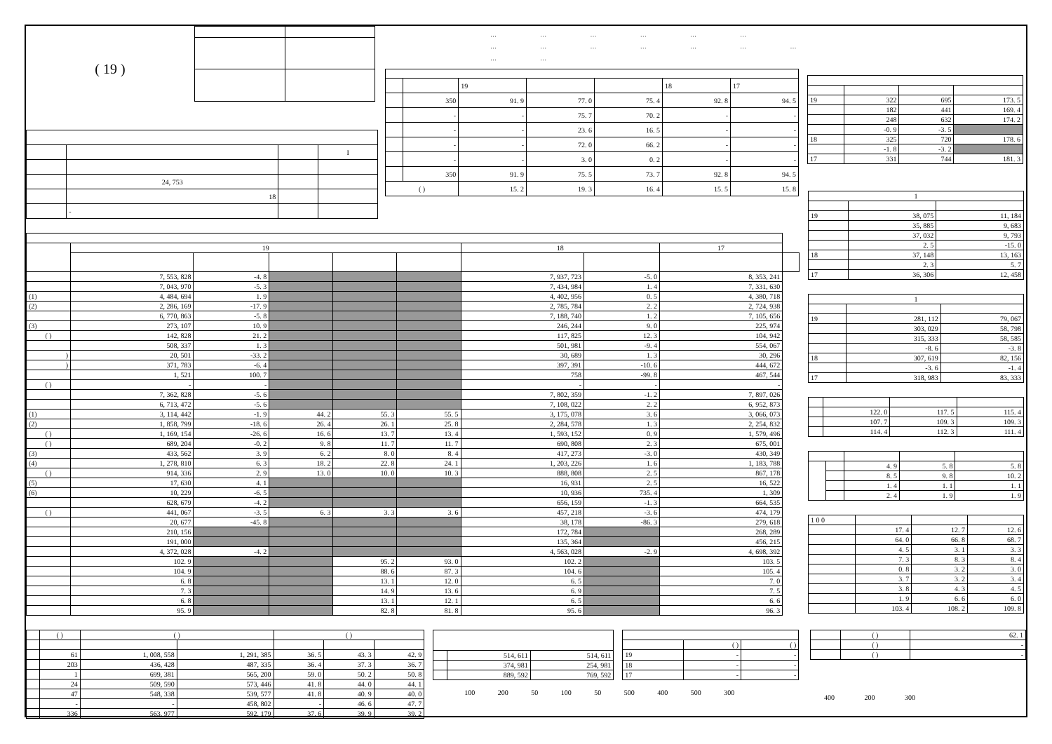( 19 )
| | | | I |
| | 24, 753 | | |
| | 18 | | |
| | - | | |
… … … … … …
… … … … … … …
… …
| | | 19 | | | 18 | 17 |
| | 350 | 91. 9 | 77. 0 | 75. 4 | 92. 8 | 94. 5 |
| | - | - | 75. 7 | 70. 2 | - | - |
| | - | - | 23. 6 | 16. 5 | - | - |
| | - | - | 72. 0 | 66. 2 | - | - |
| | - | - | 3. 0 | 0. 2 | - | - |
| | 350 | 91. 9 | 75. 5 | 73. 7 | 92. 8 | 94. 5 |
| ( ) | | 15. 2 | 19. 3 | 16. 4 | 15. 5 | 15. 8 |
| 19 | 322 | 695 | 173. 5 |
| | 182 | 441 | 169. 4 |
| | 248 | 632 | 174. 2 |
| | -0. 9 | -3. 5 | |
| 18 | 325 | 720 | 178. 6 |
| | -1. 8 | -3. 2 | |
| 17 | 331 | 744 | 181. 3 |
| | 19 | | | | | 18 | | 17 | |
| | 7, 553, 828 | -4. 8 | | | | 7, 937, 723 | -5. 0 | 8, 353, 241 | |
| | 7, 043, 970 | -5. 3 | | | | 7, 434, 984 | 1. 4 | 7, 331, 630 | |
| (1) | 4, 484, 694 | 1. 9 | | | | 4, 402, 956 | 0. 5 | 4, 380, 718 | |
| (2) | 2, 286, 169 | -17. 9 | | | | 2, 785, 784 | 2. 2 | 2, 724, 938 | |
| | 6, 770, 863 | -5. 8 | | | | 7, 188, 740 | 1. 2 | 7, 105, 656 | |
| (3) | 273, 107 | 10. 9 | | | | 246, 244 | 9. 0 | 225, 974 | |
| ( ) | 142, 828 | 21. 2 | | | | 117, 825 | 12. 3 | 104, 942 | |
| | 508, 337 | 1. 3 | | | | 501, 981 | -9. 4 | 554, 067 | |
| ) | 20, 501 | -33. 2 | | | | 30, 689 | 1. 3 | 30, 296 | |
| ) | 371, 783 | -6. 4 | | | | 397, 391 | -10. 6 | 444, 672 | |
| | 1, 521 | 100. 7 | | | | 758 | -99. 8 | 467, 544 | |
| ( ) | - | - | | | | - | - | - | |
| | 7, 362, 828 | -5. 6 | | | | 7, 802, 359 | -1. 2 | 7, 897, 026 | |
| | 6, 713, 472 | -5. 6 | | | | 7, 108, 022 | 2. 2 | 6, 952, 873 | |
| (1) | 3, 114, 442 | -1. 9 | 44. 2 | 55. 3 | 55. 5 | 3, 175, 078 | 3. 6 | 3, 066, 073 | |
| (2) | 1, 858, 799 | -18. 6 | 26. 4 | 26. 1 | 25. 8 | 2, 284, 578 | 1. 3 | 2, 254, 832 | |
| ( ) | 1, 169, 154 | -26. 6 | 16. 6 | 13. 7 | 13. 4 | 1, 593, 152 | 0. 9 | 1, 579, 496 | |
| ( ) | 689, 204 | -0. 2 | 9. 8 | 11. 7 | 11. 7 | 690, 808 | 2. 3 | 675, 001 | |
| (3) | 433, 562 | 3. 9 | 6. 2 | 8. 0 | 8. 4 | 417, 273 | -3. 0 | 430, 349 | |
| (4) | 1, 278, 810 | 6. 3 | 18. 2 | 22. 8 | 24. 1 | 1, 203, 226 | 1. 6 | 1, 183, 788 | |
| ( ) | 914, 336 | 2. 9 | 13. 0 | 10. 0 | 10. 3 | 888, 808 | 2. 5 | 867, 178 | |
| (5) | 17, 630 | 4. 1 | | | | 16, 931 | 2. 5 | 16, 522 | |
| (6) | 10, 229 | -6. 5 | | | | 10, 936 | 735. 4 | 1, 309 | |
| | 628, 679 | -4. 2 | | | | 656, 159 | -1. 3 | 664, 535 | |
| ( ) | 441, 067 | -3. 5 | 6. 3 | 3. 3 | 3. 6 | 457, 218 | -3. 6 | 474, 179 | |
| | 20, 677 | -45. 8 | | | | 38, 178 | -86. 3 | 279, 618 | |
| | 210, 156 | | | | | 172, 784 | | 268, 289 | |
| | 191, 000 | | | | | 135, 364 | | 456, 215 | |
| | 4, 372, 028 | -4. 2 | | | | 4, 563, 028 | -2. 9 | 4, 698, 392 | |
| | 102. 9 | | | 95. 2 | 93. 0 | 102. 2 | | 103. 5 | |
| | 104. 9 | | | 88. 6 | 87. 3 | 104. 6 | | 105. 4 | |
| | 6. 8 | | | 13. 1 | 12. 0 | 6. 5 | | 7. 0 | |
| | 7. 3 | | | 14. 9 | 13. 6 | 6. 9 | | 7. 5 | |
| | 6. 8 | | | 13. 1 | 12. 1 | 6. 5 | | 6. 6 | |
| | 95. 9 | | | 82. 8 | 81. 8 | 95. 6 | | 96. 3 | |
| 1 | | |
| 19 | 38, 075 | 11, 184 |
| | 35, 885 | 9, 683 |
| | 37, 032 | 9, 793 |
| | 2. 5 | -15. 0 |
| 18 | 37, 148 | 13, 163 |
| | 2. 3 | 5. 7 |
| 17 | 36, 306 | 12, 458 |
| 1 | | |
| 19 | 281, 112 | 79, 067 |
| | 303, 029 | 58, 798 |
| | 315, 333 | 58, 585 |
| | -8. 6 | -3. 8 |
| 18 | 307, 619 | 82, 156 |
| | -3. 6 | -1. 4 |
| 17 | 318, 983 | 83, 333 |
| | 122. 0 | 117. 5 | 115. 4 |
| | 107. 7 | 109. 3 | 109. 3 |
| | 114. 4 | 112. 3 | 111. 4 |
| | | 4. 9 | 5. 8 | 5. 8 |
| | | 8. 5 | 9. 8 | 10. 2 |
| | | 1. 4 | 1. 1 | 1. 1 |
| | | 2. 4 | 1. 9 | 1. 9 |
| 1 0 0 | | | |
| | 17. 4 | 12. 7 | 12. 6 |
| | 64. 0 | 66. 8 | 68. 7 |
| | 4. 5 | 3. 1 | 3. 3 |
| | 7. 3 | 8. 3 | 8. 4 |
| | 0. 8 | 3. 2 | 3. 0 |
| | 3. 7 | 3. 2 | 3. 4 |
| | 3. 8 | 4. 3 | 4. 5 |
| | 1. 9 | 6. 6 | 6. 0 |
| | 103. 4 | 108. 2 | 109. 8 |
| | ( ) | ( ) | | ( ) | | |
| | 61 | 1, 008, 558 | 1, 291, 385 | 36. 5 | 43. 3 | 42. 9 |
| | 203 | 436, 428 | 487, 335 | 36. 4 | 37. 3 | 36. 7 |
| | 1 | 699, 381 | 565, 200 | 59. 0 | 50. 2 | 50. 8 |
| | 24 | 509, 590 | 573, 446 | 41. 8 | 44. 0 | 44. 1 |
| | 47 | 548, 338 | 539, 577 | 41. 8 | 40. 9 | 40. 0 |
| | - | - | 458, 802 | - | 46. 6 | 47. 7 |
| | 336 | 563, 977 | 592, 179 | 37. 6 | 39. 9 | 39. 2 |
| | 514, 611 | 514, 611 |
| | 374, 981 | 254, 981 |
| | 889, 592 | 769, 592 |
| | ( ) | ( ) |
| 19 | - | - |
| 18 | - | - |
| 17 | - | - |
100 200 50 100 50 500 400 500 300
| | ( ) | 62. 1 |
| | ( ) | - |
| | ( ) | - |
400 200 300